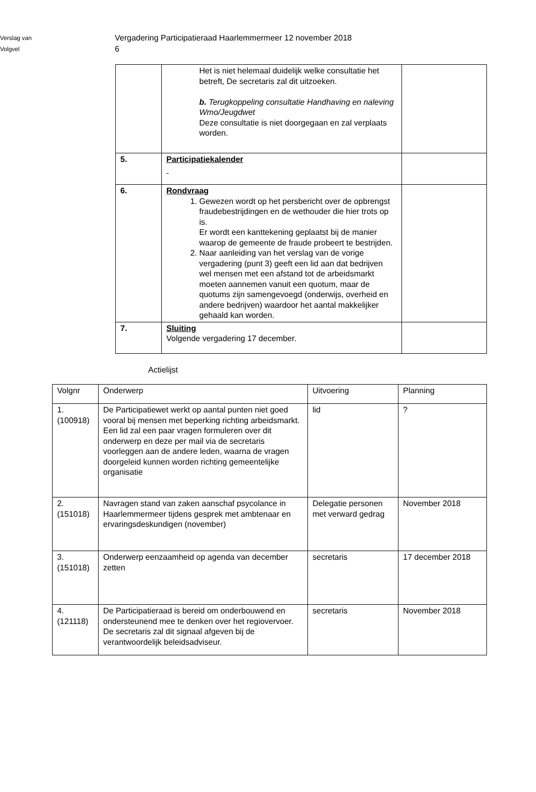Verslag van
Volgvel
Vergadering Participatieraad Haarlemmermeer 12 november 2018
6
| | Het is niet helemaal duidelijk welke consultatie het betreft, De secretaris zal dit uitzoeken. b. Terugkoppeling consultatie Handhaving en naleving Wmo/Jeugdwet Deze consultatie is niet doorgegaan en zal verplaats worden. | |
| 5. | Participatiekalender | |
| 6. | Rondvraag 1. Gewezen wordt op het persbericht over de opbrengst fraudebestrijdingen en de wethouder die hier trots op is. Er wordt een kanttekening geplaatst bij de manier waarop de gemeente de fraude probeert te bestrijden. 2. Naar aanleiding van het verslag van de vorige vergadering (punt 3) geeft een lid aan dat bedrijven wel mensen met een afstand tot de arbeidsmarkt moeten aannemen vanuit een quotum, maar de quotums zijn samengevoegd (onderwijs, overheid en andere bedrijven) waardoor het aantal makkelijker gehaald kan worden. | |
| 7. | Sluiting Volgende vergadering 17 december. | |
Actielijst
| Volgnr | Onderwerp | Uitvoering | Planning |
| --- | --- | --- | --- |
| 1. (100918) | De Participatiewet werkt op aantal punten niet goed vooral bij mensen met beperking richting arbeidsmarkt. Een lid zal een paar vragen formuleren over dit onderwerp en deze per mail via de secretaris voorleggen aan de andere leden, waarna de vragen doorgeleid kunnen worden richting gemeentelijke organisatie | lid | ? |
| 2. (151018) | Navragen stand van zaken aanschaf psycolance in Haarlemmermeer tijdens gesprek met ambtenaar en ervaringsdeskundigen (november) | Delegatie personen met verward gedrag | November 2018 |
| 3. (151018) | Onderwerp eenzaamheid op agenda van december zetten | secretaris | 17 december 2018 |
| 4. (121118) | De Participatieraad is bereid om onderbouwend en ondersteunend mee te denken over het regiovervoer. De secretaris zal dit signaal afgeven bij de verantwoordelijk beleidsadviseur. | secretaris | November 2018 |